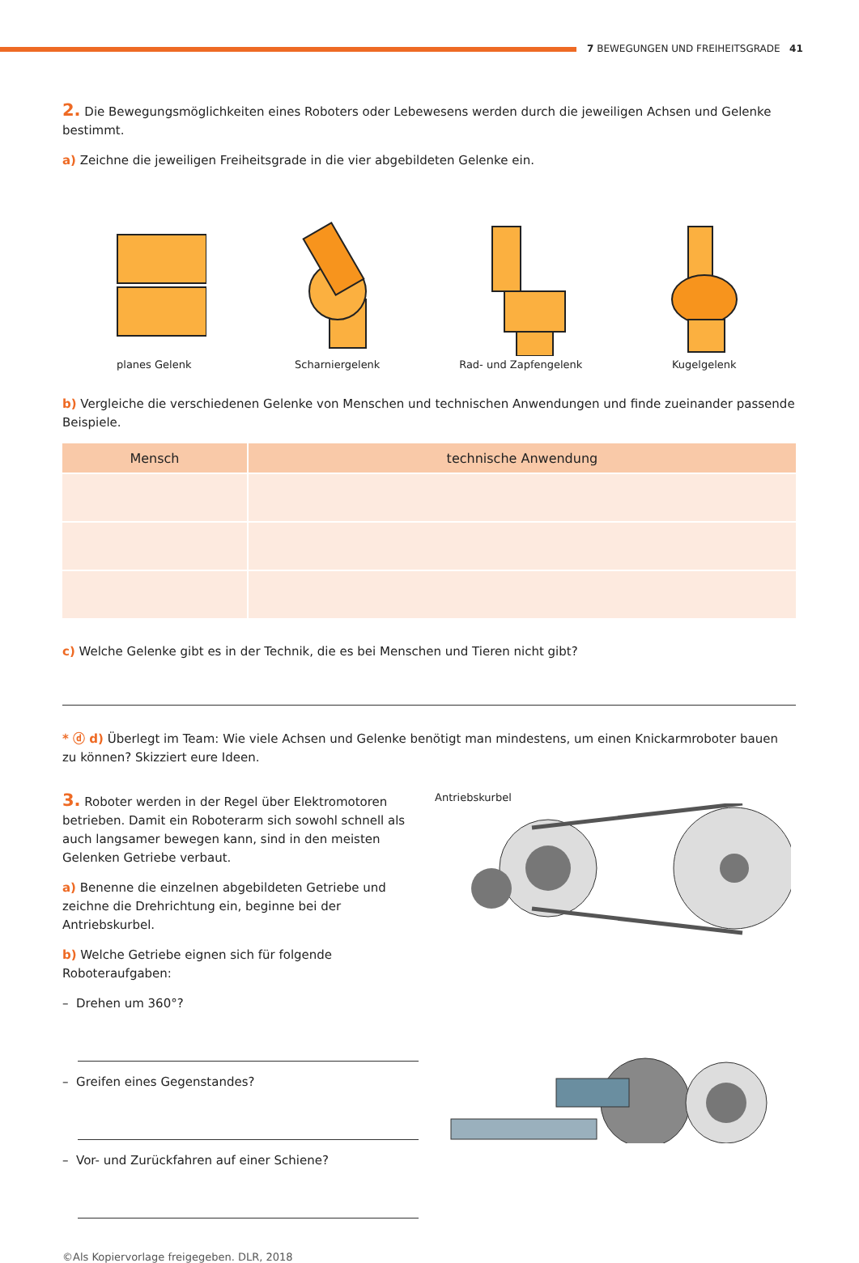7 BEWEGUNGEN UND FREIHEITSGRADE 41
2. Die Bewegungsmöglichkeiten eines Roboters oder Lebewesens werden durch die jeweiligen Achsen und Gelenke bestimmt.
a) Zeichne die jeweiligen Freiheitsgrade in die vier abgebildeten Gelenke ein.
planes Gelenk
Scharniergelenk
Rad- und Zapfengelenk
Kugelgelenk
b) Vergleiche die verschiedenen Gelenke von Menschen und technischen Anwendungen und finde zueinander passende Beispiele.
| Mensch | technische Anwendung |
| --- | --- |
c) Welche Gelenke gibt es in der Technik, die es bei Menschen und Tieren nicht gibt?
* ⓓ d) Überlegt im Team: Wie viele Achsen und Gelenke benötigt man mindestens, um einen Knickarmroboter bauen zu können? Skizziert eure Ideen.
3. Roboter werden in der Regel über Elektromotoren betrieben. Damit ein Roboterarm sich sowohl schnell als auch langsamer bewegen kann, sind in den meisten Gelenken Getriebe verbaut.
a) Benenne die einzelnen abgebildeten Getriebe und zeichne die Drehrichtung ein, beginne bei der Antriebskurbel.
b) Welche Getriebe eignen sich für folgende Roboteraufgaben:
– Drehen um 360°?
– Greifen eines Gegenstandes?
– Vor- und Zurückfahren auf einer Schiene?
©Als Kopiervorlage freigegeben. DLR, 2018
Antriebskurbel